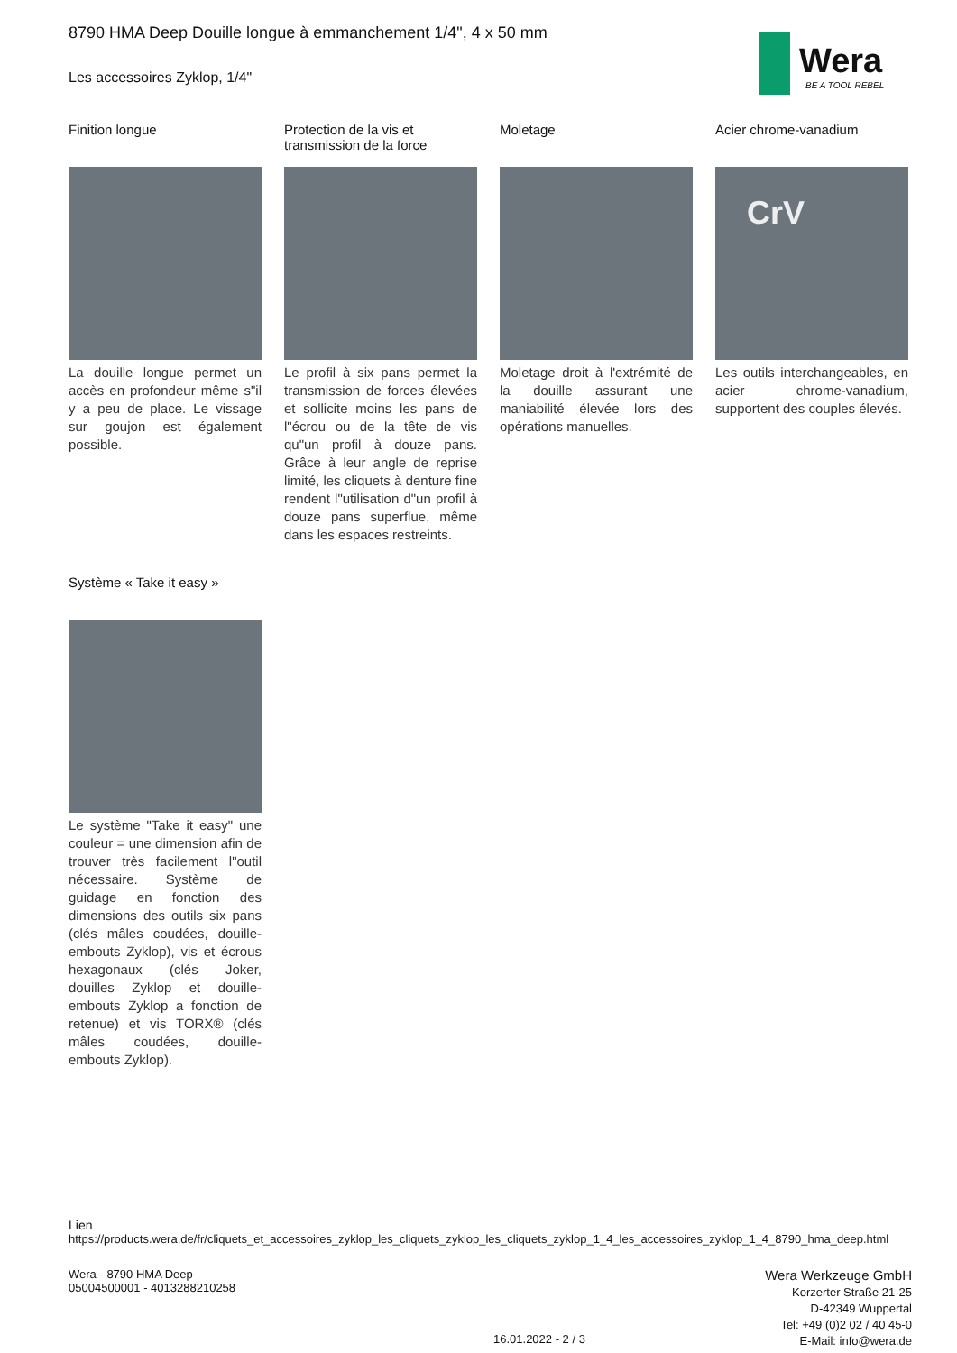Wera
BE A TOOL REBEL
8790 HMA Deep Douille longue à emmanchement 1/4", 4 x 50 mm
Les accessoires Zyklop, 1/4"
Finition longue
La douille longue permet un accès en profondeur même s"il y a peu de place. Le vissage sur goujon est également possible.
Protection de la vis et transmission de la force
Le profil à six pans permet la transmission de forces élevées et sollicite moins les pans de l"écrou ou de la tête de vis qu"un profil à douze pans. Grâce à leur angle de reprise limité, les cliquets à denture fine rendent l"utilisation d"un profil à douze pans superflue, même dans les espaces restreints.
Moletage
Moletage droit à l'extrémité de la douille assurant une maniabilité élevée lors des opérations manuelles.
Acier chrome-vanadium
CrV
Les outils interchangeables, en acier chrome-vanadium, supportent des couples élevés.
Système « Take it easy »
Le système "Take it easy" une couleur = une dimension afin de trouver très facilement l"outil nécessaire. Système de guidage en fonction des dimensions des outils six pans (clés mâles coudées, douille-embouts Zyklop), vis et écrous hexagonaux (clés Joker, douilles Zyklop et douille-embouts Zyklop a fonction de retenue) et vis TORX® (clés mâles coudées, douille-embouts Zyklop).
Lien
https://products.wera.de/fr/cliquets_et_accessoires_zyklop_les_cliquets_zyklop_les_cliquets_zyklop_1_4_les_accessoires_zyklop_1_4_8790_hma_deep.html
Wera - 8790 HMA Deep
05004500001 - 4013288210258
Wera Werkzeuge GmbH
Korzerter Straße 21-25
D-42349 Wuppertal
Tel: +49 (0)2 02 / 40 45-0
E-Mail: info@wera.de
16.01.2022 - 2 / 3